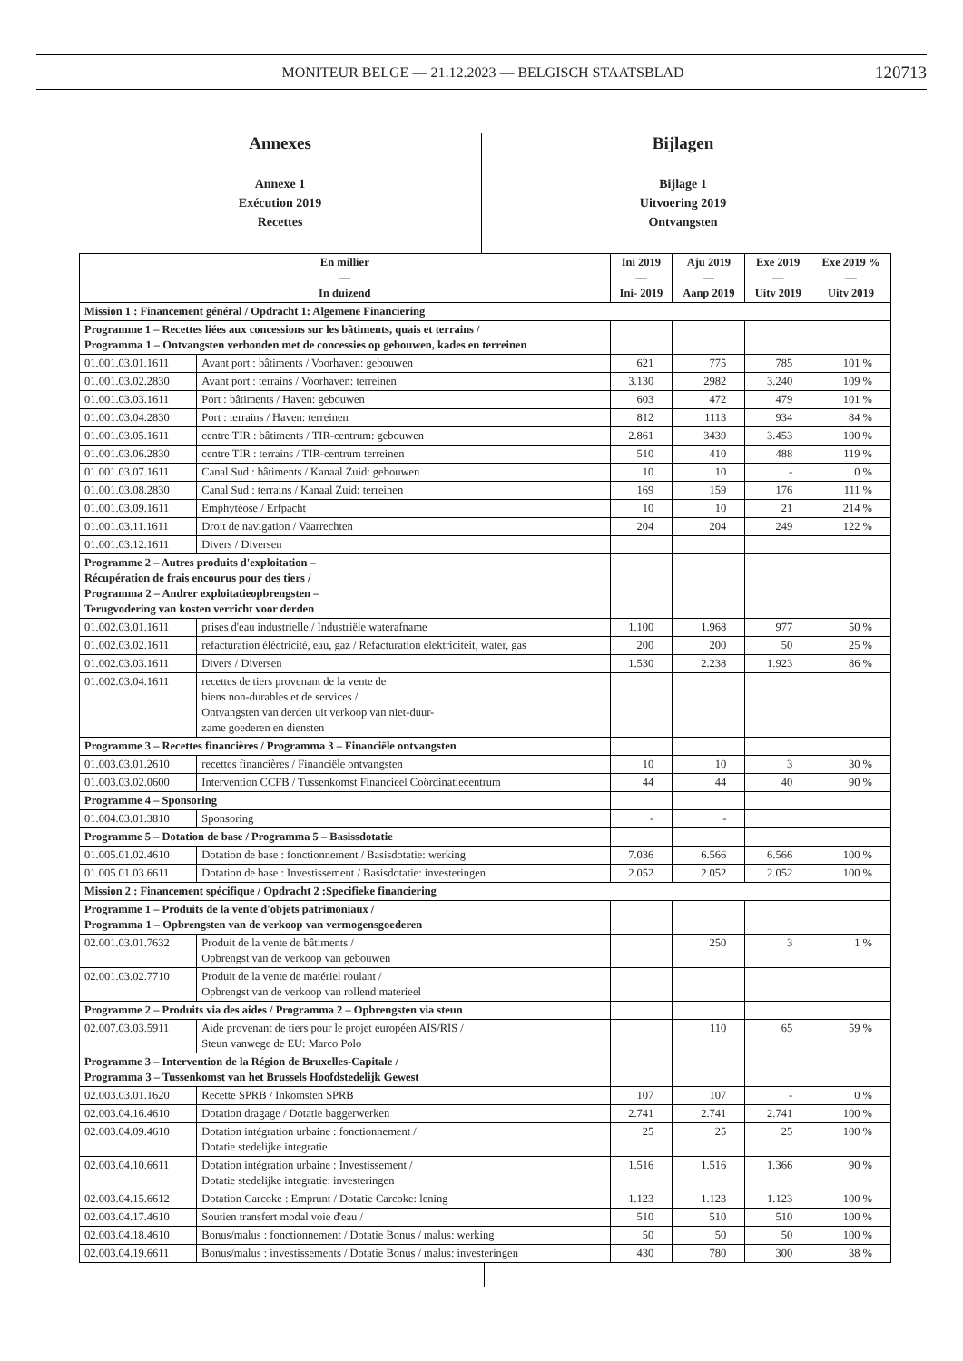MONITEUR BELGE — 21.12.2023 — BELGISCH STAATSBLAD 120713
Annexes
Annexe 1
Exécution 2019
Recettes
Bijlagen
Bijlage 1
Uitvoering 2019
Ontvangsten
| En millier — In duizend | | Ini 2019 — Ini- 2019 | Aju 2019 — Aanp 2019 | Exe 2019 — Uitv 2019 | Exe 2019 % — Uitv 2019 |
| --- | --- | --- | --- | --- | --- |
| Mission 1 : Financement général / Opdracht 1: Algemene Financiering | | | | | |
| Programme 1 – Recettes liées aux concessions sur les bâtiments, quais et terrains / Programma 1 – Ontvangsten verbonden met de concessies op gebouwen, kades en terreinen | | | | | |
| 01.001.03.01.1611 | Avant port : bâtiments / Voorhaven: gebouwen | 621 | 775 | 785 | 101 % |
| 01.001.03.02.2830 | Avant port : terrains / Voorhaven: terreinen | 3.130 | 2982 | 3.240 | 109 % |
| 01.001.03.03.1611 | Port : bâtiments / Haven: gebouwen | 603 | 472 | 479 | 101 % |
| 01.001.03.04.2830 | Port : terrains / Haven: terreinen | 812 | 1113 | 934 | 84 % |
| 01.001.03.05.1611 | centre TIR : bâtiments / TIR-centrum: gebouwen | 2.861 | 3439 | 3.453 | 100 % |
| 01.001.03.06.2830 | centre TIR : terrains / TIR-centrum terreinen | 510 | 410 | 488 | 119 % |
| 01.001.03.07.1611 | Canal Sud : bâtiments / Kanaal Zuid: gebouwen | 10 | 10 | - | 0 % |
| 01.001.03.08.2830 | Canal Sud : terrains / Kanaal Zuid: terreinen | 169 | 159 | 176 | 111 % |
| 01.001.03.09.1611 | Emphytéose / Erfpacht | 10 | 10 | 21 | 214 % |
| 01.001.03.11.1611 | Droit de navigation / Vaarrechten | 204 | 204 | 249 | 122 % |
| 01.001.03.12.1611 | Divers / Diversen | | | | |
| Programme 2 – Autres produits d'exploitation – Récupération de frais encourus pour des tiers / Programma 2 – Andrer exploitatieopbrengsten – Terugvodering van kosten verricht voor derden | | | | | |
| 01.002.03.01.1611 | prises d'eau industrielle / Industriële waterafname | 1.100 | 1.968 | 977 | 50 % |
| 01.002.03.02.1611 | refacturation éléctricité, eau, gaz / Refacturation elektriciteit, water, gas | 200 | 200 | 50 | 25 % |
| 01.002.03.03.1611 | Divers / Diversen | 1.530 | 2.238 | 1.923 | 86 % |
| 01.002.03.04.1611 | recettes de tiers provenant de la vente de biens non-durables et de services / Ontvangsten van derden uit verkoop van niet-duur- zame goederen en diensten | | | | |
| Programme 3 – Recettes financières / Programma 3 – Financiële ontvangsten | | | | | |
| 01.003.03.01.2610 | recettes financières / Financiële ontvangsten | 10 | 10 | 3 | 30 % |
| 01.003.03.02.0600 | Intervention CCFB / Tussenkomst Financieel Coördinatiecentrum | 44 | 44 | 40 | 90 % |
| Programme 4 – Sponsoring | | | | | |
| 01.004.03.01.3810 | Sponsoring | - | - | | |
| Programme 5 – Dotation de base / Programma 5 – Basissdotatie | | | | | |
| 01.005.01.02.4610 | Dotation de base : fonctionnement / Basisdotatie: werking | 7.036 | 6.566 | 6.566 | 100 % |
| 01.005.01.03.6611 | Dotation de base : Investissement / Basisdotatie: investeringen | 2.052 | 2.052 | 2.052 | 100 % |
| Mission 2 : Financement spécifique / Opdracht 2 :Specifieke financiering | | | | | |
| Programme 1 – Produits de la vente d'objets patrimoniaux / Programma 1 – Opbrengsten van de verkoop van vermogensgoederen | | | | | |
| 02.001.03.01.7632 | Produit de la vente de bâtiments / Opbrengst van de verkoop van gebouwen | | 250 | 3 | 1 % |
| 02.001.03.02.7710 | Produit de la vente de matériel roulant / Opbrengst van de verkoop van rollend materieel | | | | |
| Programme 2 – Produits via des aides / Programma 2 – Opbrengsten via steun | | | | | |
| 02.007.03.03.5911 | Aide provenant de tiers pour le projet européen AIS/RIS / Steun vanwege de EU: Marco Polo | | 110 | 65 | 59 % |
| Programme 3 – Intervention de la Région de Bruxelles-Capitale / Programma 3 – Tussenkomst van het Brussels Hoofdstedelijk Gewest | | | | | |
| 02.003.03.01.1620 | Recette SPRB / Inkomsten SPRB | 107 | 107 | - | 0 % |
| 02.003.04.16.4610 | Dotation dragage / Dotatie baggerwerken | 2.741 | 2.741 | 2.741 | 100 % |
| 02.003.04.09.4610 | Dotation intégration urbaine : fonctionnement / Dotatie stedelijke integratie | 25 | 25 | 25 | 100 % |
| 02.003.04.10.6611 | Dotation intégration urbaine : Investissement / Dotatie stedelijke integratie: investeringen | 1.516 | 1.516 | 1.366 | 90 % |
| 02.003.04.15.6612 | Dotation Carcoke : Emprunt / Dotatie Carcoke: lening | 1.123 | 1.123 | 1.123 | 100 % |
| 02.003.04.17.4610 | Soutien transfert modal voie d'eau / | 510 | 510 | 510 | 100 % |
| 02.003.04.18.4610 | Bonus/malus : fonctionnement / Dotatie Bonus / malus: werking | 50 | 50 | 50 | 100 % |
| 02.003.04.19.6611 | Bonus/malus : investissements / Dotatie Bonus / malus: investeringen | 430 | 780 | 300 | 38 % |